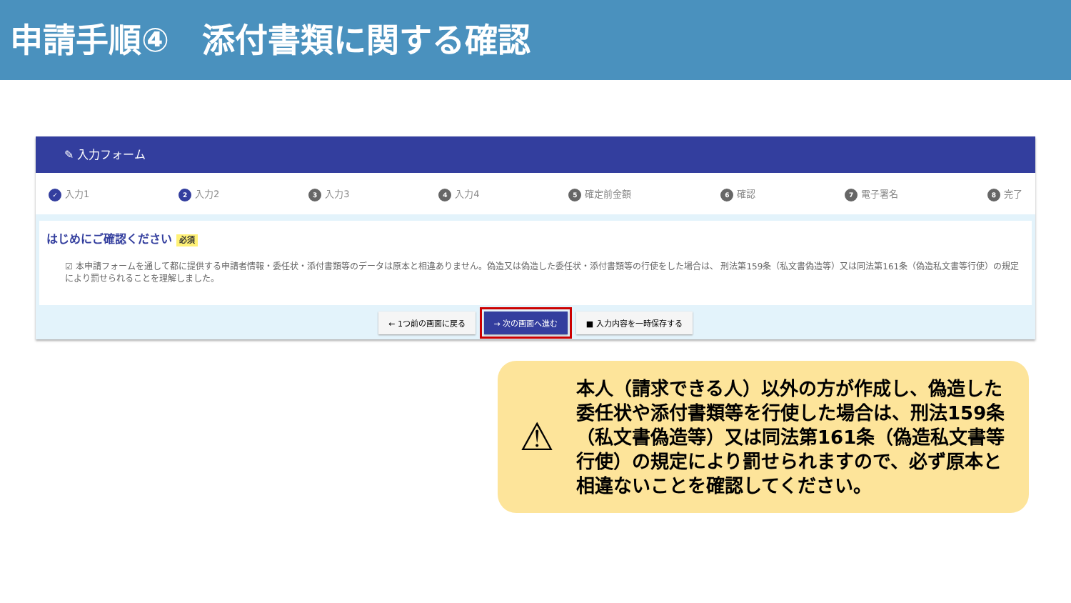申請手順④　添付書類に関する確認
✎ 入力フォーム
✓ 入力1 2 入力2 3 入力3 4 入力4 5 確定前金額 6 確認 7 電子署名 8 完了
はじめにご確認ください 必須
☑ 本申請フォームを通して都に提供する申請者情報・委任状・添付書類等のデータは原本と相違ありません。偽造又は偽造した委任状・添付書類等の行使をした場合は、 刑法第159条（私文書偽造等）又は同法第161条（偽造私文書等行使）の規定により罰せられることを理解しました。
← 1つ前の画面に戻る → 次の画面へ進む ■ 入力内容を一時保存する
⚠
本人（請求できる人）以外の方が作成し、偽造した委任状や添付書類等を行使した場合は、刑法159条（私文書偽造等）又は同法第161条（偽造私文書等行使）の規定により罰せられますので、必ず原本と相違ないことを確認してください。